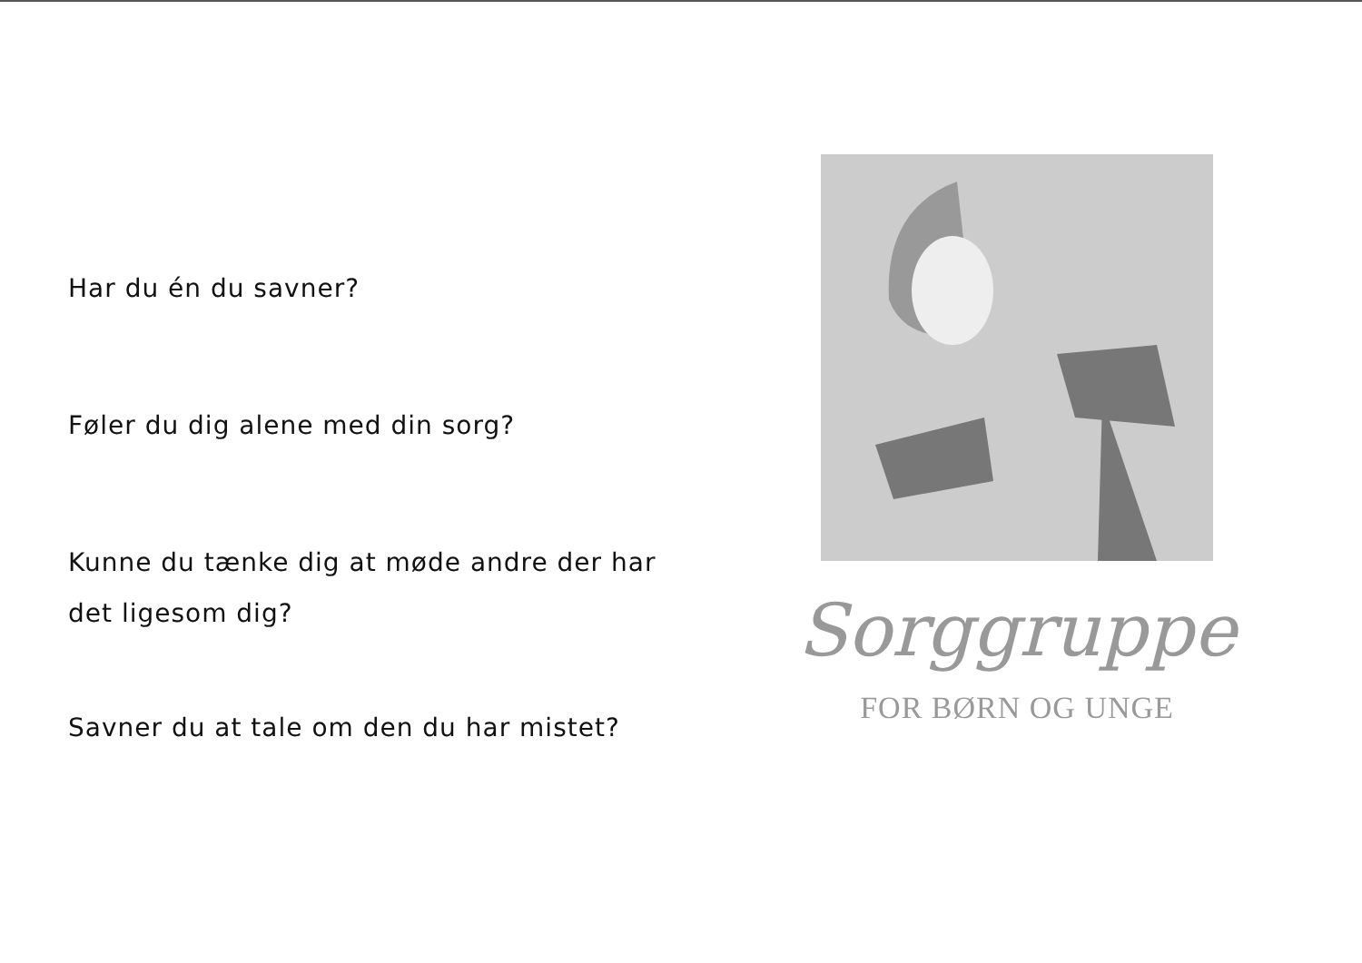Har du én du savner?
Føler du dig alene med din sorg?
Kunne du tænke dig at møde andre der har
det ligesom dig?
Savner du at tale om den du har mistet?
Sorggruppe
FOR BØRN OG UNGE